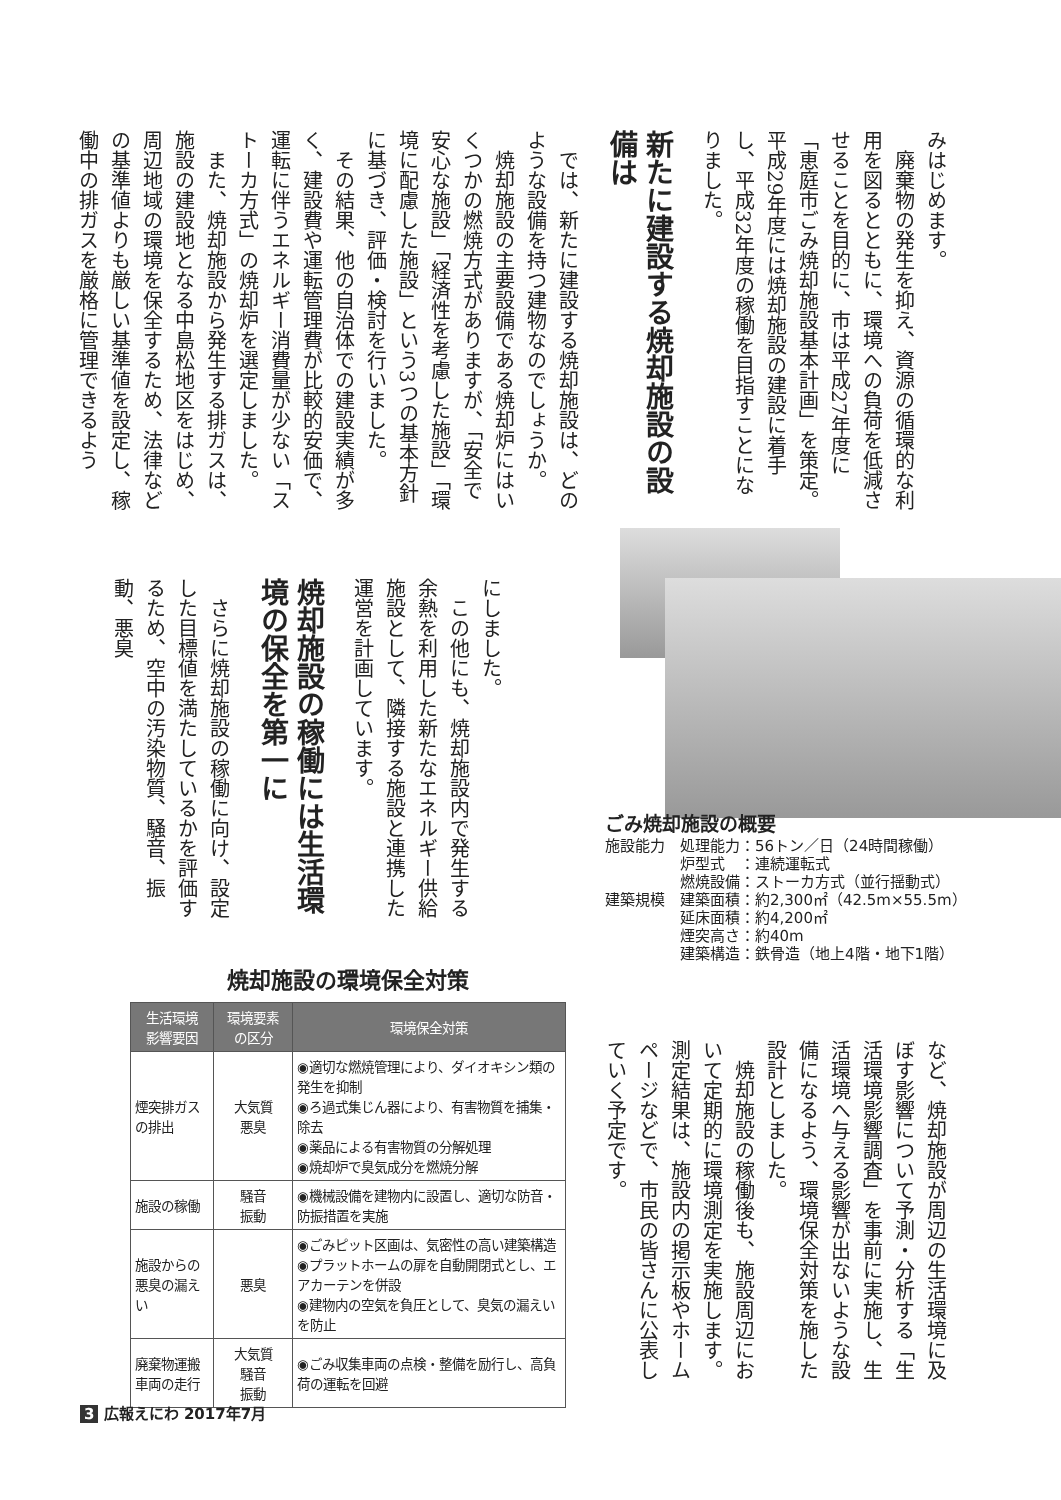みはじめます。
　廃棄物の発生を抑え、資源の循環的な利用を図るとともに、環境への負荷を低減させることを目的に、市は平成27年度に「恵庭市ごみ焼却施設基本計画」を策定。平成29年度には焼却施設の建設に着手し、平成32年度の稼働を目指すことになりました。
新たに建設する焼却施設の設備は
　では、新たに建設する焼却施設は、どのような設備を持つ建物なのでしょうか。
　焼却施設の主要設備である焼却炉にはいくつかの燃焼方式がありますが、「安全で安心な施設」「経済性を考慮した施設」「環境に配慮した施設」という3つの基本方針に基づき、評価・検討を行いました。
　その結果、他の自治体での建設実績が多く、建設費や運転管理費が比較的安価で、運転に伴うエネルギー消費量が少ない「ストーカ方式」の焼却炉を選定しました。
　また、焼却施設から発生する排ガスは、施設の建設地となる中島松地区をはじめ、周辺地域の環境を保全するため、法律などの基準値よりも厳しい基準値を設定し、稼働中の排ガスを厳格に管理できるよう
にしました。
　この他にも、焼却施設内で発生する余熱を利用した新たなエネルギー供給施設として、隣接する施設と連携した運営を計画しています。
焼却施設の稼働には生活環境の保全を第一に
　さらに焼却施設の稼働に向け、設定した目標値を満たしているかを評価するため、空中の汚染物質、騒音、振動、悪臭
ごみ焼却施設の概要
施設能力　処理能力：56トン／日（24時間稼働）
　　　　　炉型式　：連続運転式
　　　　　燃焼設備：ストーカ方式（並行揺動式）
建築規模　建築面積：約2,300㎡（42.5m×55.5m）
　　　　　延床面積：約4,200㎡
　　　　　煙突高さ：約40m
　　　　　建築構造：鉄骨造（地上4階・地下1階）
など、焼却施設が周辺の生活環境に及ぼす影響について予測・分析する「生活環境影響調査」を事前に実施し、生活環境へ与える影響が出ないような設備になるよう、環境保全対策を施した設計としました。
　焼却施設の稼働後も、施設周辺において定期的に環境測定を実施します。測定結果は、施設内の掲示板やホームページなどで、市民の皆さんに公表していく予定です。
焼却施設の環境保全対策
| 生活環境 影響要因 | 環境要素 の区分 | 環境保全対策 |
| --- | --- | --- |
| 煙突排ガスの排出 | 大気質 悪臭 | ◉適切な燃焼管理により、ダイオキシン類の発生を抑制 ◉ろ過式集じん器により、有害物質を捕集・除去 ◉薬品による有害物質の分解処理 ◉焼却炉で臭気成分を燃焼分解 |
| 施設の稼働 | 騒音 振動 | ◉機械設備を建物内に設置し、適切な防音・防振措置を実施 |
| 施設からの悪臭の漏えい | 悪臭 | ◉ごみピット区画は、気密性の高い建築構造 ◉プラットホームの扉を自動開閉式とし、エアカーテンを併設 ◉建物内の空気を負圧として、臭気の漏えいを防止 |
| 廃棄物運搬車両の走行 | 大気質 騒音 振動 | ◉ごみ収集車両の点検・整備を励行し、高負荷の運転を回避 |
3 広報えにわ 2017年7月